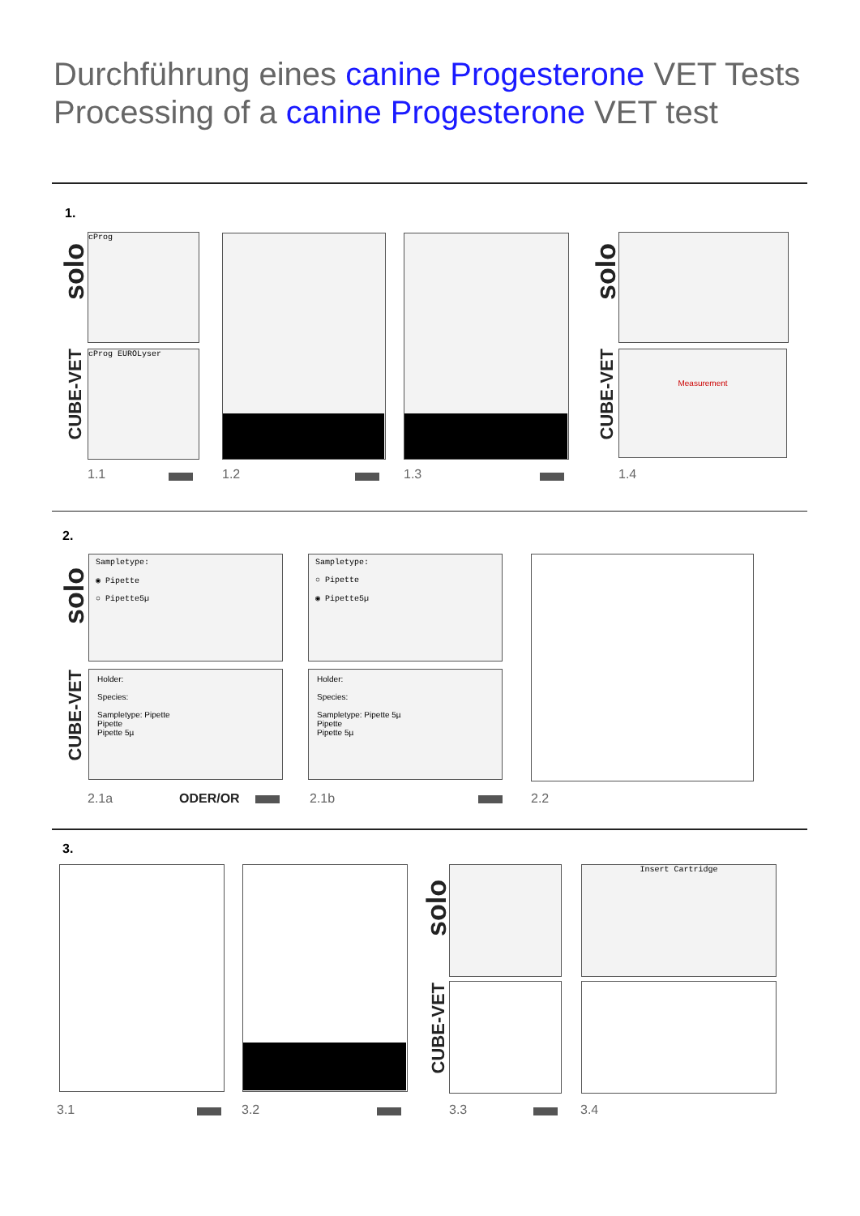Durchführung eines canine Progesterone VET Tests
Processing of a canine Progesterone VET test
1.
solo
CUBE-VET
cProg
cProg EUROLyser
solo
CUBE-VET
Measurement
1.1 1.2 1.3 1.4
2.
solo
CUBE-VET
Sampletype:
◉ Pipette
○ Pipette5µ
Holder:
Species:
Sampletype: Pipette
Pipette
Pipette 5µ
Sampletype:
○ Pipette
◉ Pipette5µ
Holder:
Species:
Sampletype: Pipette 5µ
Pipette
Pipette 5µ
2.1a ODER/OR 2.1b 2.2
3.
solo
CUBE-VET
Insert Cartridge
3.1 3.2 3.3 3.4